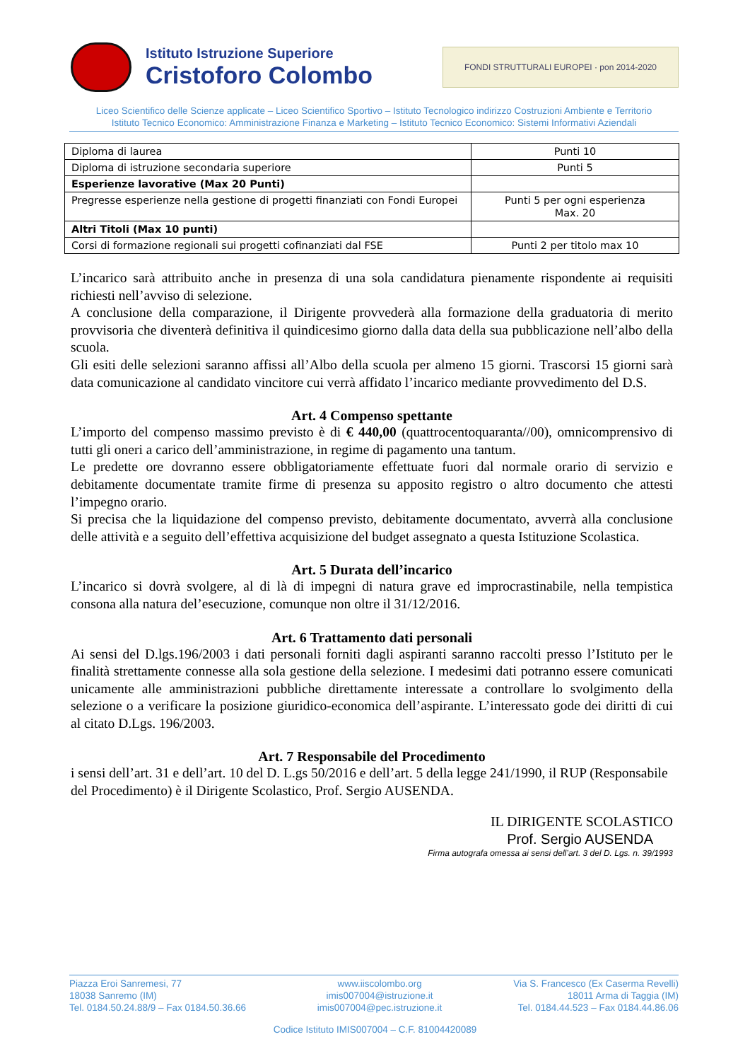Istituto Istruzione Superiore
Cristoforo Colombo
FONDI STRUTTURALI EUROPEI · pon 2014-2020
Liceo Scientifico delle Scienze applicate – Liceo Scientifico Sportivo – Istituto Tecnologico indirizzo Costruzioni Ambiente e Territorio
Istituto Tecnico Economico: Amministrazione Finanza e Marketing – Istituto Tecnico Economico: Sistemi Informativi Aziendali
| Diploma di laurea | Punti 10 |
| Diploma di istruzione secondaria superiore | Punti 5 |
| Esperienze lavorative (Max 20 Punti) | |
| Pregresse esperienze nella gestione di progetti finanziati con Fondi Europei | Punti 5 per ogni esperienza Max. 20 |
| Altri Titoli (Max 10 punti) | |
| Corsi di formazione regionali sui progetti cofinanziati dal FSE | Punti 2 per titolo max 10 |
L’incarico sarà attribuito anche in presenza di una sola candidatura pienamente rispondente ai requisiti richiesti nell’avviso di selezione.
A conclusione della comparazione, il Dirigente provvederà alla formazione della graduatoria di merito provvisoria che diventerà definitiva il quindicesimo giorno dalla data della sua pubblicazione nell’albo della scuola.
Gli esiti delle selezioni saranno affissi all’Albo della scuola per almeno 15 giorni. Trascorsi 15 giorni sarà data comunicazione al candidato vincitore cui verrà affidato l’incarico mediante provvedimento del D.S.
Art. 4 Compenso spettante
L’importo del compenso massimo previsto è di € 440,00 (quattrocentoquaranta//00), omnicomprensivo di tutti gli oneri a carico dell’amministrazione, in regime di pagamento una tantum.
Le predette ore dovranno essere obbligatoriamente effettuate fuori dal normale orario di servizio e debitamente documentate tramite firme di presenza su apposito registro o altro documento che attesti l’impegno orario.
Si precisa che la liquidazione del compenso previsto, debitamente documentato, avverrà alla conclusione delle attività e a seguito dell’effettiva acquisizione del budget assegnato a questa Istituzione Scolastica.
Art. 5 Durata dell’incarico
L’incarico si dovrà svolgere, al di là di impegni di natura grave ed improcrastinabile, nella tempistica consona alla natura del’esecuzione, comunque non oltre il 31/12/2016.
Art. 6 Trattamento dati personali
Ai sensi del D.lgs.196/2003 i dati personali forniti dagli aspiranti saranno raccolti presso l’Istituto per le finalità strettamente connesse alla sola gestione della selezione. I medesimi dati potranno essere comunicati unicamente alle amministrazioni pubbliche direttamente interessate a controllare lo svolgimento della selezione o a verificare la posizione giuridico-economica dell’aspirante. L’interessato gode dei diritti di cui al citato D.Lgs. 196/2003.
Art. 7 Responsabile del Procedimento
i sensi dell’art. 31 e dell’art. 10 del D. L.gs 50/2016 e dell’art. 5 della legge 241/1990, il RUP (Responsabile del Procedimento) è il Dirigente Scolastico, Prof. Sergio AUSENDA.
IL DIRIGENTE SCOLASTICO
Prof. Sergio AUSENDA
Firma autografa omessa ai sensi dell’art. 3 del D. Lgs. n. 39/1993
Piazza Eroi Sanremesi, 77
18038 Sanremo (IM)
Tel. 0184.50.24.88/9 – Fax 0184.50.36.66
www.iiscolombo.org
imis007004@istruzione.it
imis007004@pec.istruzione.it
Via S. Francesco (Ex Caserma Revelli)
18011 Arma di Taggia (IM)
Tel. 0184.44.523 – Fax 0184.44.86.06
Codice Istituto IMIS007004 – C.F. 81004420089